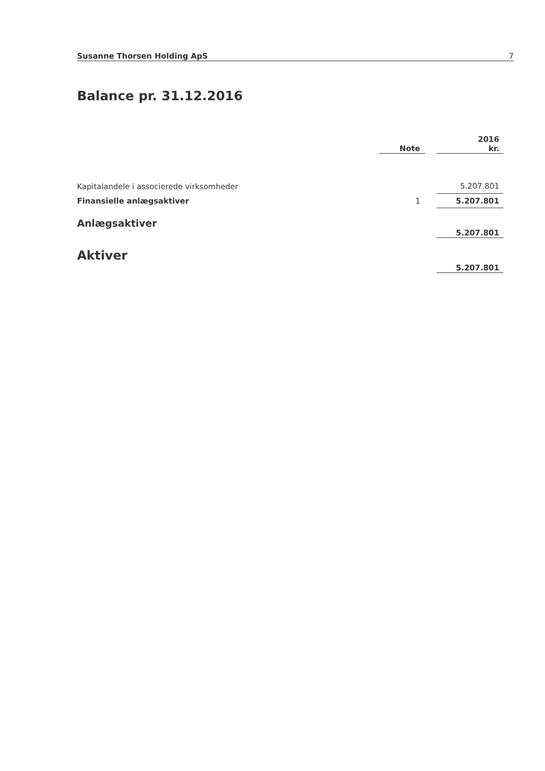Susanne Thorsen Holding ApS 7
Balance pr. 31.12.2016
| | | | 2016 |
| | Note | | kr. |
| Kapitalandele i associerede virksomheder | | | 5.207.801 |
| Finansielle anlægsaktiver | 1 | | 5.207.801 |
| Anlægsaktiver | | | 5.207.801 |
| Aktiver | | | 5.207.801 |